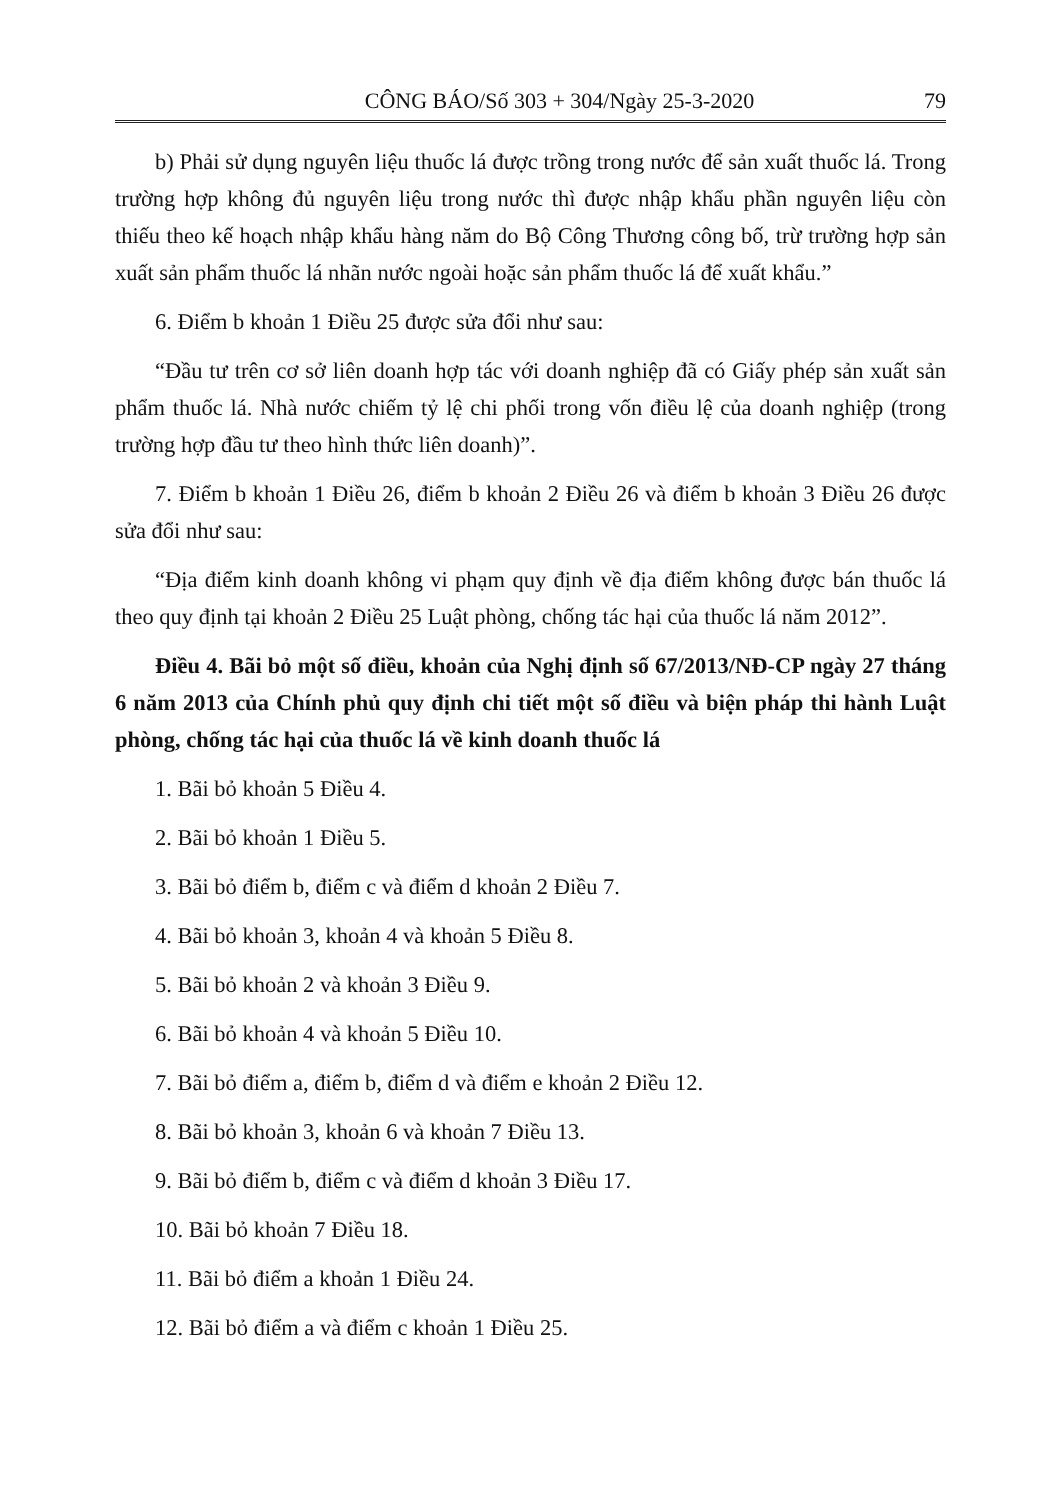CÔNG BÁO/Số 303 + 304/Ngày 25-3-2020 79
b) Phải sử dụng nguyên liệu thuốc lá được trồng trong nước để sản xuất thuốc lá. Trong trường hợp không đủ nguyên liệu trong nước thì được nhập khẩu phần nguyên liệu còn thiếu theo kế hoạch nhập khẩu hàng năm do Bộ Công Thương công bố, trừ trường hợp sản xuất sản phẩm thuốc lá nhãn nước ngoài hoặc sản phẩm thuốc lá để xuất khẩu.”
6. Điểm b khoản 1 Điều 25 được sửa đổi như sau:
“Đầu tư trên cơ sở liên doanh hợp tác với doanh nghiệp đã có Giấy phép sản xuất sản phẩm thuốc lá. Nhà nước chiếm tỷ lệ chi phối trong vốn điều lệ của doanh nghiệp (trong trường hợp đầu tư theo hình thức liên doanh)”.
7. Điểm b khoản 1 Điều 26, điểm b khoản 2 Điều 26 và điểm b khoản 3 Điều 26 được sửa đổi như sau:
“Địa điểm kinh doanh không vi phạm quy định về địa điểm không được bán thuốc lá theo quy định tại khoản 2 Điều 25 Luật phòng, chống tác hại của thuốc lá năm 2012”.
Điều 4. Bãi bỏ một số điều, khoản của Nghị định số 67/2013/NĐ-CP ngày 27 tháng 6 năm 2013 của Chính phủ quy định chi tiết một số điều và biện pháp thi hành Luật phòng, chống tác hại của thuốc lá về kinh doanh thuốc lá
1. Bãi bỏ khoản 5 Điều 4.
2. Bãi bỏ khoản 1 Điều 5.
3. Bãi bỏ điểm b, điểm c và điểm d khoản 2 Điều 7.
4. Bãi bỏ khoản 3, khoản 4 và khoản 5 Điều 8.
5. Bãi bỏ khoản 2 và khoản 3 Điều 9.
6. Bãi bỏ khoản 4 và khoản 5 Điều 10.
7. Bãi bỏ điểm a, điểm b, điểm d và điểm e khoản 2 Điều 12.
8. Bãi bỏ khoản 3, khoản 6 và khoản 7 Điều 13.
9. Bãi bỏ điểm b, điểm c và điểm d khoản 3 Điều 17.
10. Bãi bỏ khoản 7 Điều 18.
11. Bãi bỏ điểm a khoản 1 Điều 24.
12. Bãi bỏ điểm a và điểm c khoản 1 Điều 25.